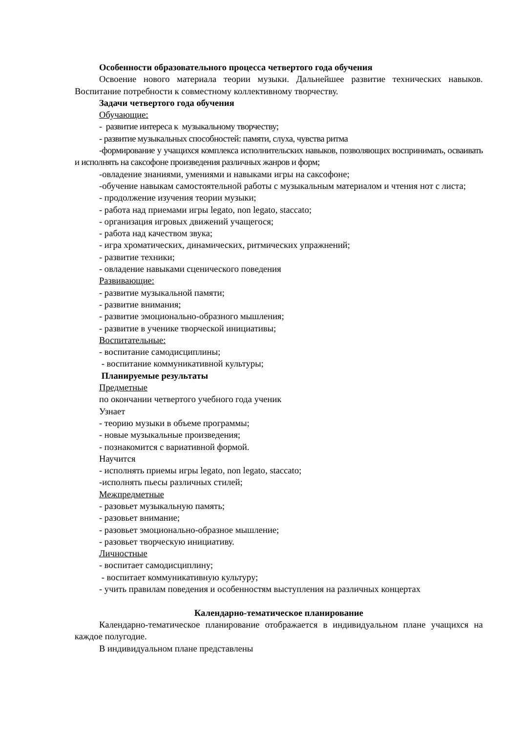Особенности образовательного процесса четвертого года обучения
Освоение нового материала теории музыки. Дальнейшее развитие технических навыков. Воспитание потребности к совместному коллективному творчеству.
Задачи четвертого года обучения
Обучающие:
- развитие интереса к музыкальному творчеству;
- развитие музыкальных способностей: памяти, слуха, чувства ритма
-формирование у учащихся комплекса исполнительских навыков, позволяющих воспринимать, осваивать и исполнять на саксофоне произведения различных жанров и форм;
-овладение знаниями, умениями и навыками игры на саксофоне;
-обучение навыкам самостоятельной работы с музыкальным материалом и чтения нот с листа;
- продолжение изучения теории музыки;
- работа над приемами игры legato, non legato, staccato;
- организация игровых движений учащегося;
- работа над качеством звука;
- игра хроматических, динамических, ритмических упражнений;
- развитие техники;
- овладение навыками сценического поведения
Развивающие:
- развитие музыкальной памяти;
- развитие внимания;
- развитие эмоционально-образного мышления;
- развитие в ученике творческой инициативы;
Воспитательные:
- воспитание самодисциплины;
- воспитание коммуникативной культуры;
Планируемые результаты
Предметные
по окончании четвертого учебного года ученик
Узнает
- теорию музыки в объеме программы;
- новые музыкальные произведения;
- познакомится с вариативной формой.
Научится
- исполнять приемы игры legato, non legato, staccato;
-исполнять пьесы различных стилей;
Межпредметные
- разовьет музыкальную память;
- разовьет внимание;
- разовьет эмоционально-образное мышление;
- разовьет творческую инициативу.
Личностные
- воспитает самодисциплину;
- воспитает коммуникативную культуру;
- учить правилам поведения и особенностям выступления на различных концертах
Календарно-тематическое планирование
Календарно-тематическое планирование отображается в индивидуальном плане учащихся на каждое полугодие.
В индивидуальном плане представлены